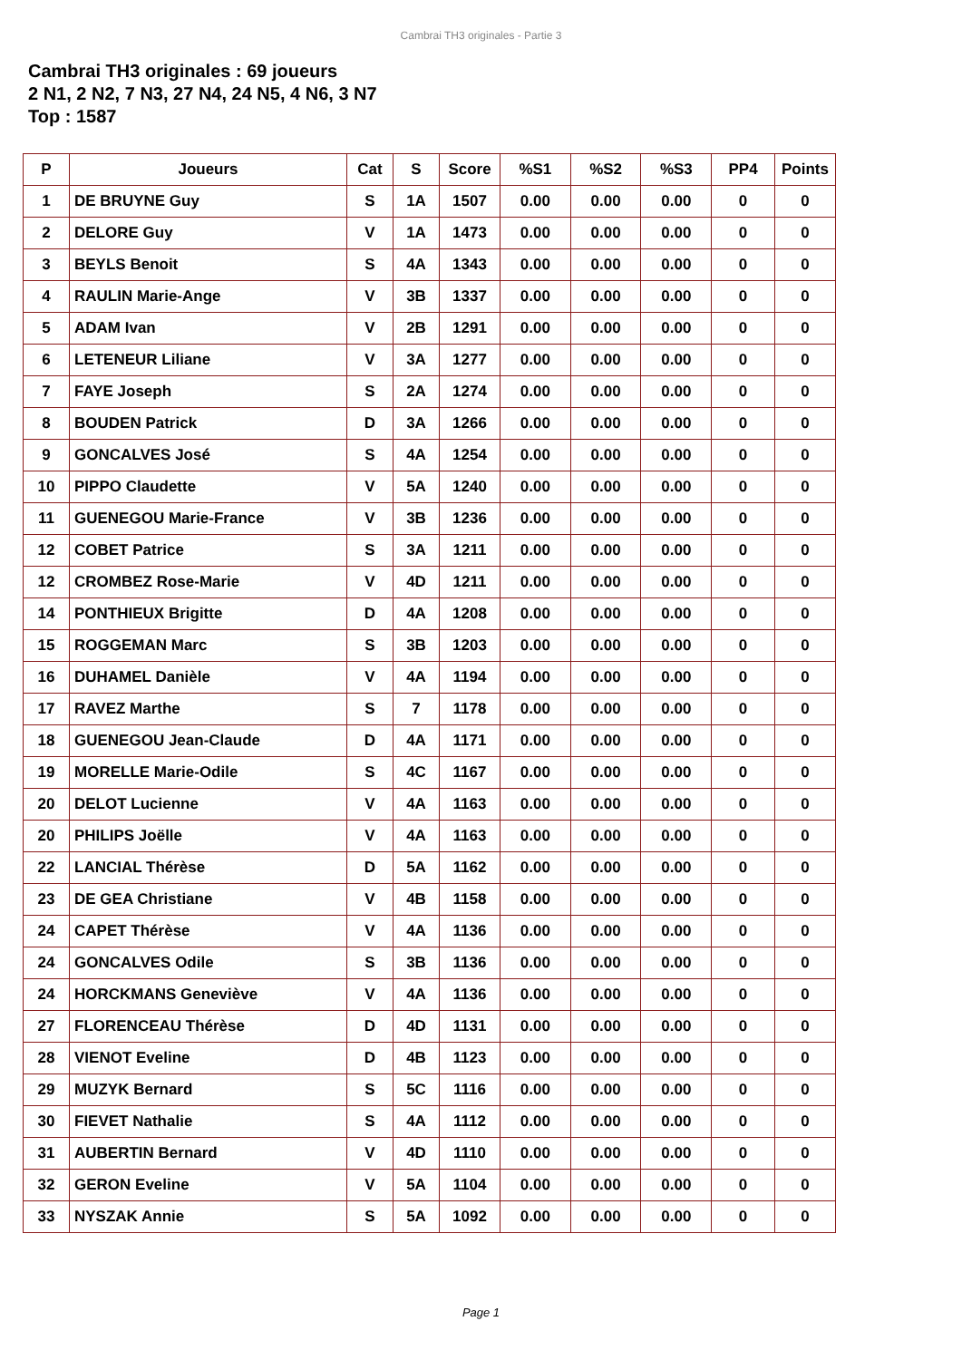Cambrai TH3 originales - Partie 3
Cambrai TH3 originales : 69 joueurs
2 N1, 2 N2, 7 N3, 27 N4, 24 N5, 4 N6, 3 N7
Top : 1587
| P | Joueurs | Cat | S | Score | %S1 | %S2 | %S3 | PP4 | Points |
| --- | --- | --- | --- | --- | --- | --- | --- | --- | --- |
| 1 | DE BRUYNE Guy | S | 1A | 1507 | 0.00 | 0.00 | 0.00 | 0 | 0 |
| 2 | DELORE Guy | V | 1A | 1473 | 0.00 | 0.00 | 0.00 | 0 | 0 |
| 3 | BEYLS Benoit | S | 4A | 1343 | 0.00 | 0.00 | 0.00 | 0 | 0 |
| 4 | RAULIN Marie-Ange | V | 3B | 1337 | 0.00 | 0.00 | 0.00 | 0 | 0 |
| 5 | ADAM Ivan | V | 2B | 1291 | 0.00 | 0.00 | 0.00 | 0 | 0 |
| 6 | LETENEUR Liliane | V | 3A | 1277 | 0.00 | 0.00 | 0.00 | 0 | 0 |
| 7 | FAYE Joseph | S | 2A | 1274 | 0.00 | 0.00 | 0.00 | 0 | 0 |
| 8 | BOUDEN Patrick | D | 3A | 1266 | 0.00 | 0.00 | 0.00 | 0 | 0 |
| 9 | GONCALVES José | S | 4A | 1254 | 0.00 | 0.00 | 0.00 | 0 | 0 |
| 10 | PIPPO Claudette | V | 5A | 1240 | 0.00 | 0.00 | 0.00 | 0 | 0 |
| 11 | GUENEGOU Marie-France | V | 3B | 1236 | 0.00 | 0.00 | 0.00 | 0 | 0 |
| 12 | COBET Patrice | S | 3A | 1211 | 0.00 | 0.00 | 0.00 | 0 | 0 |
| 12 | CROMBEZ Rose-Marie | V | 4D | 1211 | 0.00 | 0.00 | 0.00 | 0 | 0 |
| 14 | PONTHIEUX Brigitte | D | 4A | 1208 | 0.00 | 0.00 | 0.00 | 0 | 0 |
| 15 | ROGGEMAN Marc | S | 3B | 1203 | 0.00 | 0.00 | 0.00 | 0 | 0 |
| 16 | DUHAMEL Danièle | V | 4A | 1194 | 0.00 | 0.00 | 0.00 | 0 | 0 |
| 17 | RAVEZ Marthe | S | 7 | 1178 | 0.00 | 0.00 | 0.00 | 0 | 0 |
| 18 | GUENEGOU Jean-Claude | D | 4A | 1171 | 0.00 | 0.00 | 0.00 | 0 | 0 |
| 19 | MORELLE Marie-Odile | S | 4C | 1167 | 0.00 | 0.00 | 0.00 | 0 | 0 |
| 20 | DELOT Lucienne | V | 4A | 1163 | 0.00 | 0.00 | 0.00 | 0 | 0 |
| 20 | PHILIPS Joëlle | V | 4A | 1163 | 0.00 | 0.00 | 0.00 | 0 | 0 |
| 22 | LANCIAL Thérèse | D | 5A | 1162 | 0.00 | 0.00 | 0.00 | 0 | 0 |
| 23 | DE GEA Christiane | V | 4B | 1158 | 0.00 | 0.00 | 0.00 | 0 | 0 |
| 24 | CAPET Thérèse | V | 4A | 1136 | 0.00 | 0.00 | 0.00 | 0 | 0 |
| 24 | GONCALVES Odile | S | 3B | 1136 | 0.00 | 0.00 | 0.00 | 0 | 0 |
| 24 | HORCKMANS Geneviève | V | 4A | 1136 | 0.00 | 0.00 | 0.00 | 0 | 0 |
| 27 | FLORENCEAU Thérèse | D | 4D | 1131 | 0.00 | 0.00 | 0.00 | 0 | 0 |
| 28 | VIENOT Eveline | D | 4B | 1123 | 0.00 | 0.00 | 0.00 | 0 | 0 |
| 29 | MUZYK Bernard | S | 5C | 1116 | 0.00 | 0.00 | 0.00 | 0 | 0 |
| 30 | FIEVET Nathalie | S | 4A | 1112 | 0.00 | 0.00 | 0.00 | 0 | 0 |
| 31 | AUBERTIN Bernard | V | 4D | 1110 | 0.00 | 0.00 | 0.00 | 0 | 0 |
| 32 | GERON Eveline | V | 5A | 1104 | 0.00 | 0.00 | 0.00 | 0 | 0 |
| 33 | NYSZAK Annie | S | 5A | 1092 | 0.00 | 0.00 | 0.00 | 0 | 0 |
Page 1